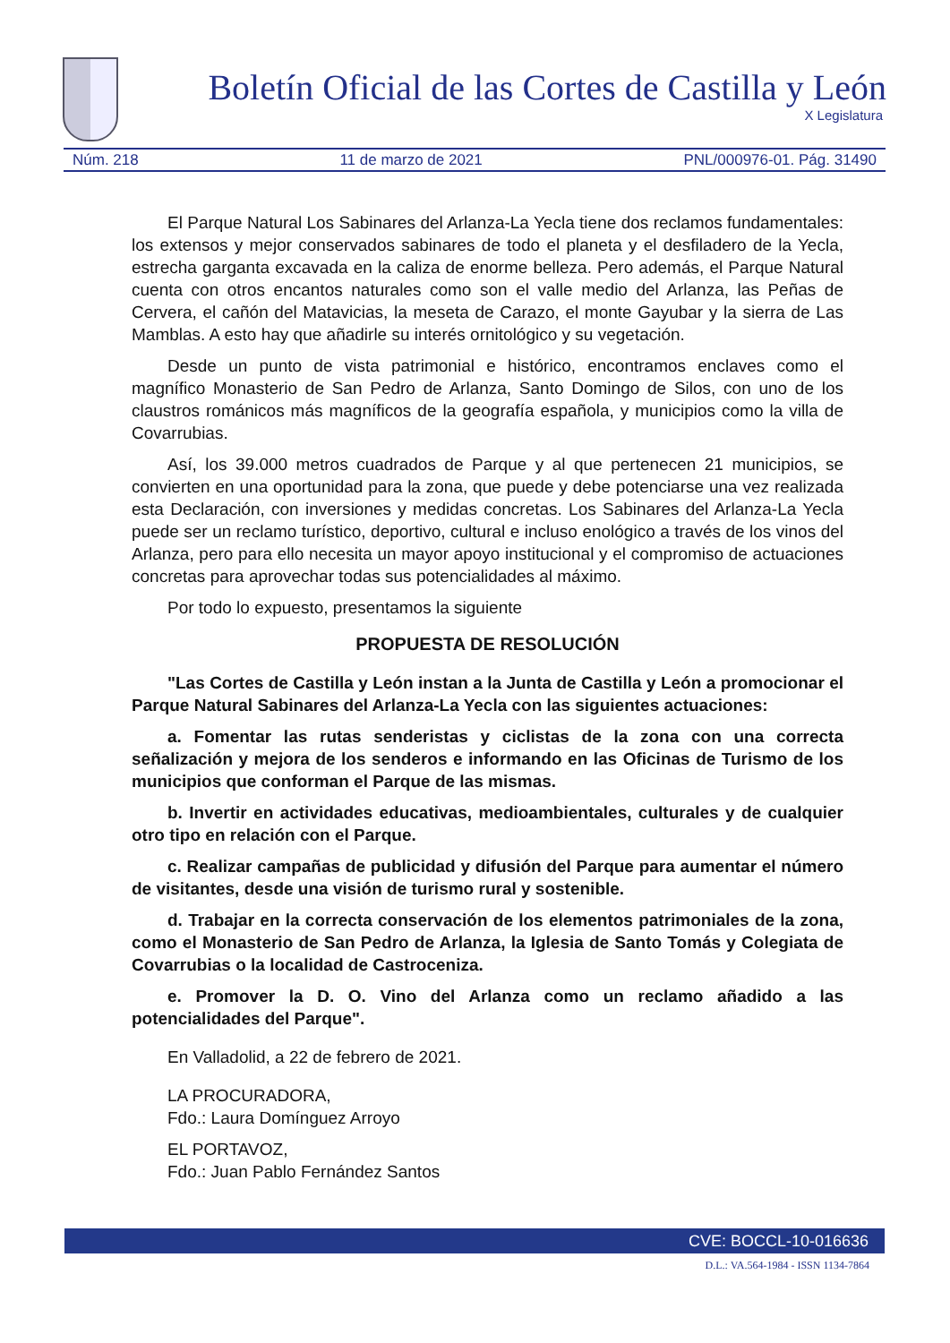Boletín Oficial de las Cortes de Castilla y León
X Legislatura
Núm. 218 11 de marzo de 2021 PNL/000976-01. Pág. 31490
El Parque Natural Los Sabinares del Arlanza-La Yecla tiene dos reclamos fundamentales: los extensos y mejor conservados sabinares de todo el planeta y el desfiladero de la Yecla, estrecha garganta excavada en la caliza de enorme belleza. Pero además, el Parque Natural cuenta con otros encantos naturales como son el valle medio del Arlanza, las Peñas de Cervera, el cañón del Matavicias, la meseta de Carazo, el monte Gayubar y la sierra de Las Mamblas. A esto hay que añadirle su interés ornitológico y su vegetación.
Desde un punto de vista patrimonial e histórico, encontramos enclaves como el magnífico Monasterio de San Pedro de Arlanza, Santo Domingo de Silos, con uno de los claustros románicos más magníficos de la geografía española, y municipios como la villa de Covarrubias.
Así, los 39.000 metros cuadrados de Parque y al que pertenecen 21 municipios, se convierten en una oportunidad para la zona, que puede y debe potenciarse una vez realizada esta Declaración, con inversiones y medidas concretas. Los Sabinares del Arlanza-La Yecla puede ser un reclamo turístico, deportivo, cultural e incluso enológico a través de los vinos del Arlanza, pero para ello necesita un mayor apoyo institucional y el compromiso de actuaciones concretas para aprovechar todas sus potencialidades al máximo.
Por todo lo expuesto, presentamos la siguiente
PROPUESTA DE RESOLUCIÓN
"Las Cortes de Castilla y León instan a la Junta de Castilla y León a promocionar el Parque Natural Sabinares del Arlanza-La Yecla con las siguientes actuaciones:
a. Fomentar las rutas senderistas y ciclistas de la zona con una correcta señalización y mejora de los senderos e informando en las Oficinas de Turismo de los municipios que conforman el Parque de las mismas.
b. Invertir en actividades educativas, medioambientales, culturales y de cualquier otro tipo en relación con el Parque.
c. Realizar campañas de publicidad y difusión del Parque para aumentar el número de visitantes, desde una visión de turismo rural y sostenible.
d. Trabajar en la correcta conservación de los elementos patrimoniales de la zona, como el Monasterio de San Pedro de Arlanza, la Iglesia de Santo Tomás y Colegiata de Covarrubias o la localidad de Castroceniza.
e. Promover la D. O. Vino del Arlanza como un reclamo añadido a las potencialidades del Parque".
En Valladolid, a 22 de febrero de 2021.
LA PROCURADORA,
Fdo.: Laura Domínguez Arroyo
EL PORTAVOZ,
Fdo.: Juan Pablo Fernández Santos
CVE: BOCCL-10-016636
D.L.: VA.564-1984 - ISSN 1134-7864